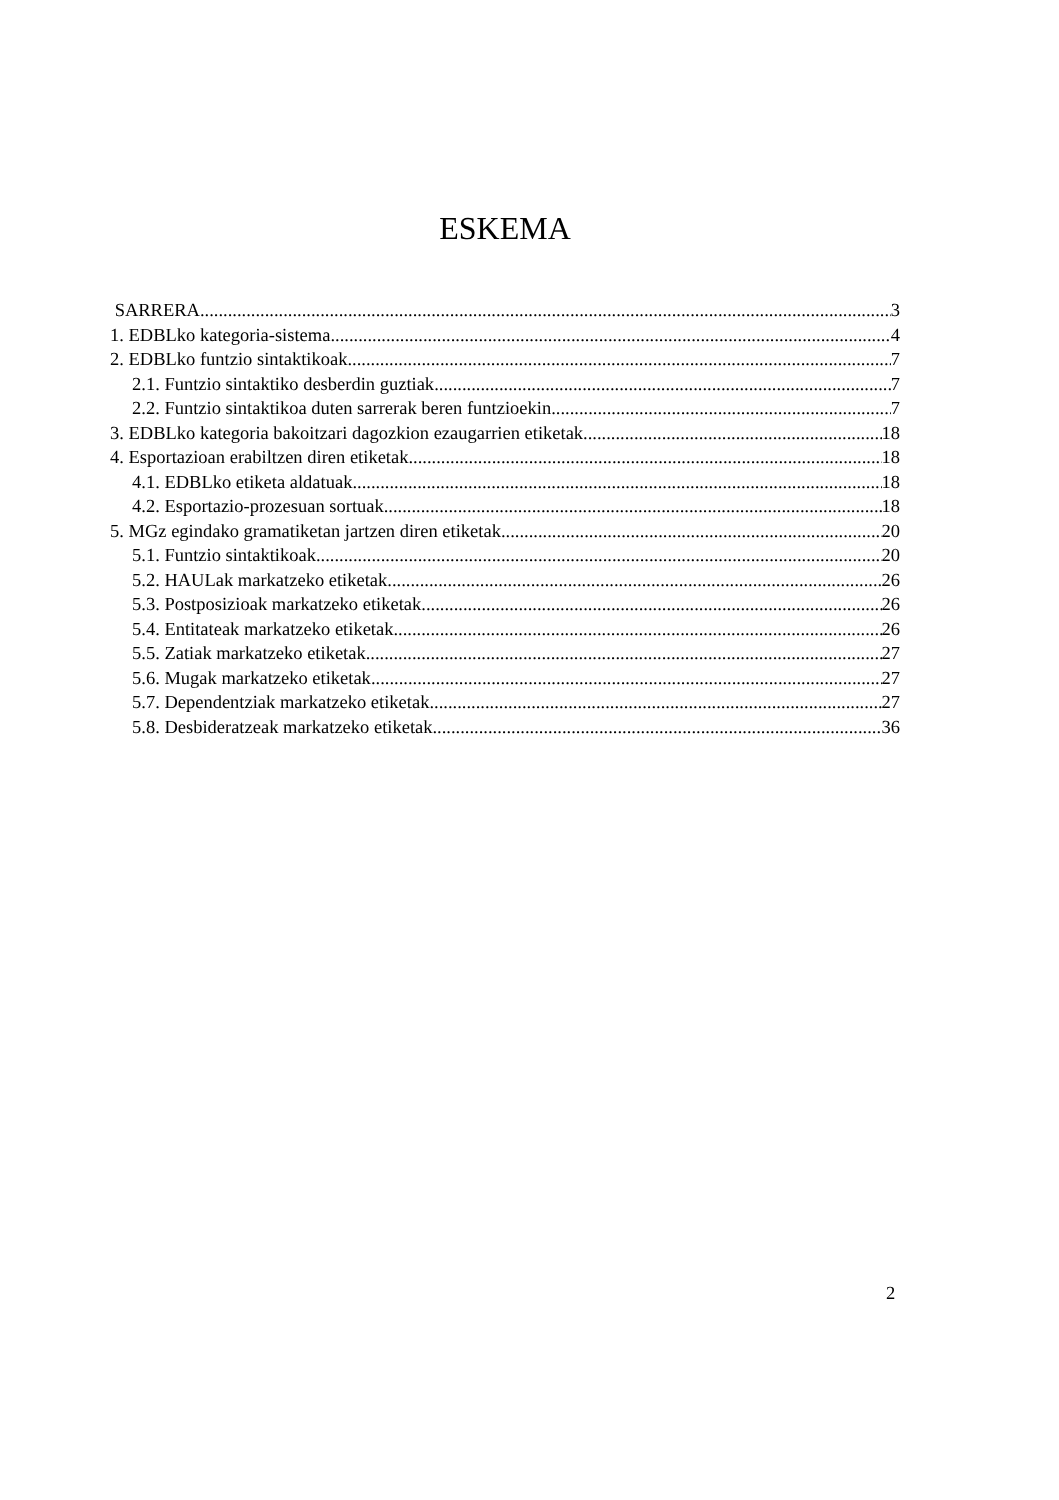ESKEMA
SARRERA 3
1. EDBLko kategoria-sistema 4
2. EDBLko funtzio sintaktikoak 7
2.1. Funtzio sintaktiko desberdin guztiak 7
2.2. Funtzio sintaktikoa duten sarrerak beren funtzioekin 7
3. EDBLko kategoria bakoitzari dagozkion ezaugarrien etiketak 18
4. Esportazioan erabiltzen diren etiketak 18
4.1. EDBLko etiketa aldatuak 18
4.2. Esportazio-prozesuan sortuak 18
5. MGz egindako gramatiketan jartzen diren etiketak 20
5.1. Funtzio sintaktikoak 20
5.2. HAULak markatzeko etiketak 26
5.3. Postposizioak markatzeko etiketak 26
5.4. Entitateak markatzeko etiketak 26
5.5. Zatiak markatzeko etiketak 27
5.6. Mugak markatzeko etiketak 27
5.7. Dependentziak markatzeko etiketak 27
5.8. Desbideratzeak markatzeko etiketak 36
2